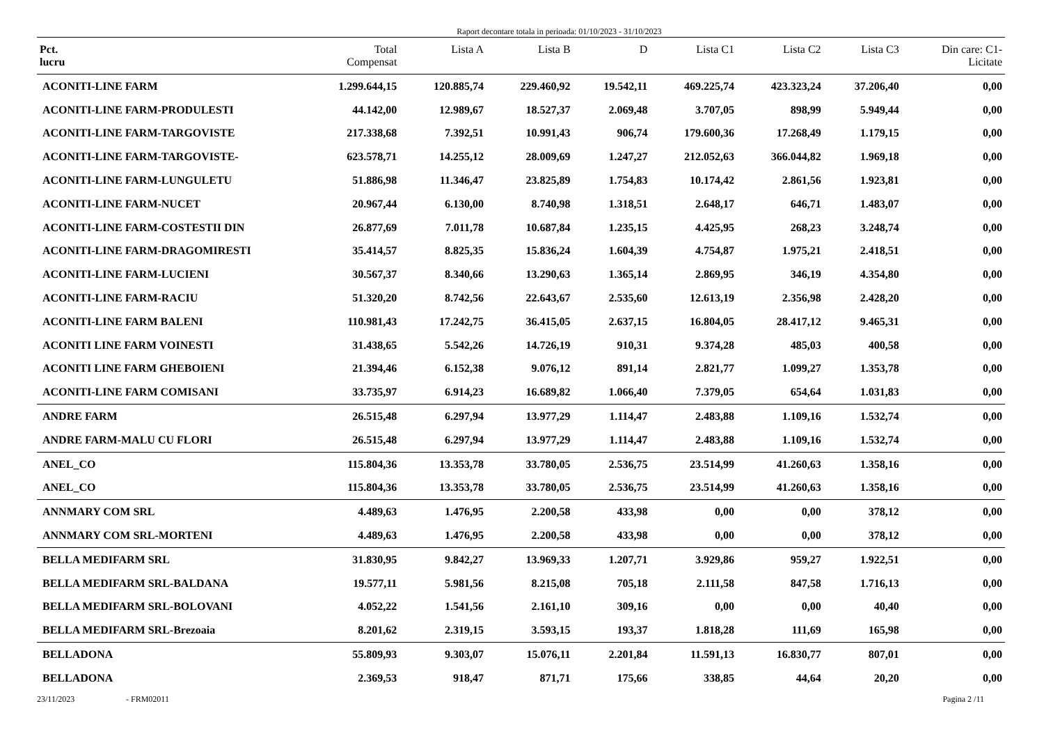Raport decontare totala in perioada: 01/10/2023 - 31/10/2023
| Pct. lucru | Total Compensat | Lista A | Lista B | D | Lista C1 | Lista C2 | Lista C3 | Din care: C1- Licitate |
| --- | --- | --- | --- | --- | --- | --- | --- | --- |
| ACONITI-LINE FARM | 1.299.644,15 | 120.885,74 | 229.460,92 | 19.542,11 | 469.225,74 | 423.323,24 | 37.206,40 | 0,00 |
| ACONITI-LINE FARM-PRODULESTI | 44.142,00 | 12.989,67 | 18.527,37 | 2.069,48 | 3.707,05 | 898,99 | 5.949,44 | 0,00 |
| ACONITI-LINE FARM-TARGOVISTE | 217.338,68 | 7.392,51 | 10.991,43 | 906,74 | 179.600,36 | 17.268,49 | 1.179,15 | 0,00 |
| ACONITI-LINE FARM-TARGOVISTE- | 623.578,71 | 14.255,12 | 28.009,69 | 1.247,27 | 212.052,63 | 366.044,82 | 1.969,18 | 0,00 |
| ACONITI-LINE FARM-LUNGULETU | 51.886,98 | 11.346,47 | 23.825,89 | 1.754,83 | 10.174,42 | 2.861,56 | 1.923,81 | 0,00 |
| ACONITI-LINE FARM-NUCET | 20.967,44 | 6.130,00 | 8.740,98 | 1.318,51 | 2.648,17 | 646,71 | 1.483,07 | 0,00 |
| ACONITI-LINE FARM-COSTESTII DIN | 26.877,69 | 7.011,78 | 10.687,84 | 1.235,15 | 4.425,95 | 268,23 | 3.248,74 | 0,00 |
| ACONITI-LINE FARM-DRAGOMIRESTI | 35.414,57 | 8.825,35 | 15.836,24 | 1.604,39 | 4.754,87 | 1.975,21 | 2.418,51 | 0,00 |
| ACONITI-LINE FARM-LUCIENI | 30.567,37 | 8.340,66 | 13.290,63 | 1.365,14 | 2.869,95 | 346,19 | 4.354,80 | 0,00 |
| ACONITI-LINE FARM-RACIU | 51.320,20 | 8.742,56 | 22.643,67 | 2.535,60 | 12.613,19 | 2.356,98 | 2.428,20 | 0,00 |
| ACONITI-LINE FARM BALENI | 110.981,43 | 17.242,75 | 36.415,05 | 2.637,15 | 16.804,05 | 28.417,12 | 9.465,31 | 0,00 |
| ACONITI LINE FARM VOINESTI | 31.438,65 | 5.542,26 | 14.726,19 | 910,31 | 9.374,28 | 485,03 | 400,58 | 0,00 |
| ACONITI LINE FARM GHEBOIENI | 21.394,46 | 6.152,38 | 9.076,12 | 891,14 | 2.821,77 | 1.099,27 | 1.353,78 | 0,00 |
| ACONITI-LINE FARM COMISANI | 33.735,97 | 6.914,23 | 16.689,82 | 1.066,40 | 7.379,05 | 654,64 | 1.031,83 | 0,00 |
| ANDRE FARM | 26.515,48 | 6.297,94 | 13.977,29 | 1.114,47 | 2.483,88 | 1.109,16 | 1.532,74 | 0,00 |
| ANDRE FARM-MALU CU FLORI | 26.515,48 | 6.297,94 | 13.977,29 | 1.114,47 | 2.483,88 | 1.109,16 | 1.532,74 | 0,00 |
| ANEL_CO | 115.804,36 | 13.353,78 | 33.780,05 | 2.536,75 | 23.514,99 | 41.260,63 | 1.358,16 | 0,00 |
| ANEL_CO | 115.804,36 | 13.353,78 | 33.780,05 | 2.536,75 | 23.514,99 | 41.260,63 | 1.358,16 | 0,00 |
| ANNMARY COM SRL | 4.489,63 | 1.476,95 | 2.200,58 | 433,98 | 0,00 | 0,00 | 378,12 | 0,00 |
| ANNMARY COM SRL-MORTENI | 4.489,63 | 1.476,95 | 2.200,58 | 433,98 | 0,00 | 0,00 | 378,12 | 0,00 |
| BELLA MEDIFARM SRL | 31.830,95 | 9.842,27 | 13.969,33 | 1.207,71 | 3.929,86 | 959,27 | 1.922,51 | 0,00 |
| BELLA MEDIFARM SRL-BALDANA | 19.577,11 | 5.981,56 | 8.215,08 | 705,18 | 2.111,58 | 847,58 | 1.716,13 | 0,00 |
| BELLA MEDIFARM SRL-BOLOVANI | 4.052,22 | 1.541,56 | 2.161,10 | 309,16 | 0,00 | 0,00 | 40,40 | 0,00 |
| BELLA MEDIFARM SRL-Brezoaia | 8.201,62 | 2.319,15 | 3.593,15 | 193,37 | 1.818,28 | 111,69 | 165,98 | 0,00 |
| BELLADONA | 55.809,93 | 9.303,07 | 15.076,11 | 2.201,84 | 11.591,13 | 16.830,77 | 807,01 | 0,00 |
| BELLADONA | 2.369,53 | 918,47 | 871,71 | 175,66 | 338,85 | 44,64 | 20,20 | 0,00 |
23/11/2023 - FRM02011 Pagina 2 /11